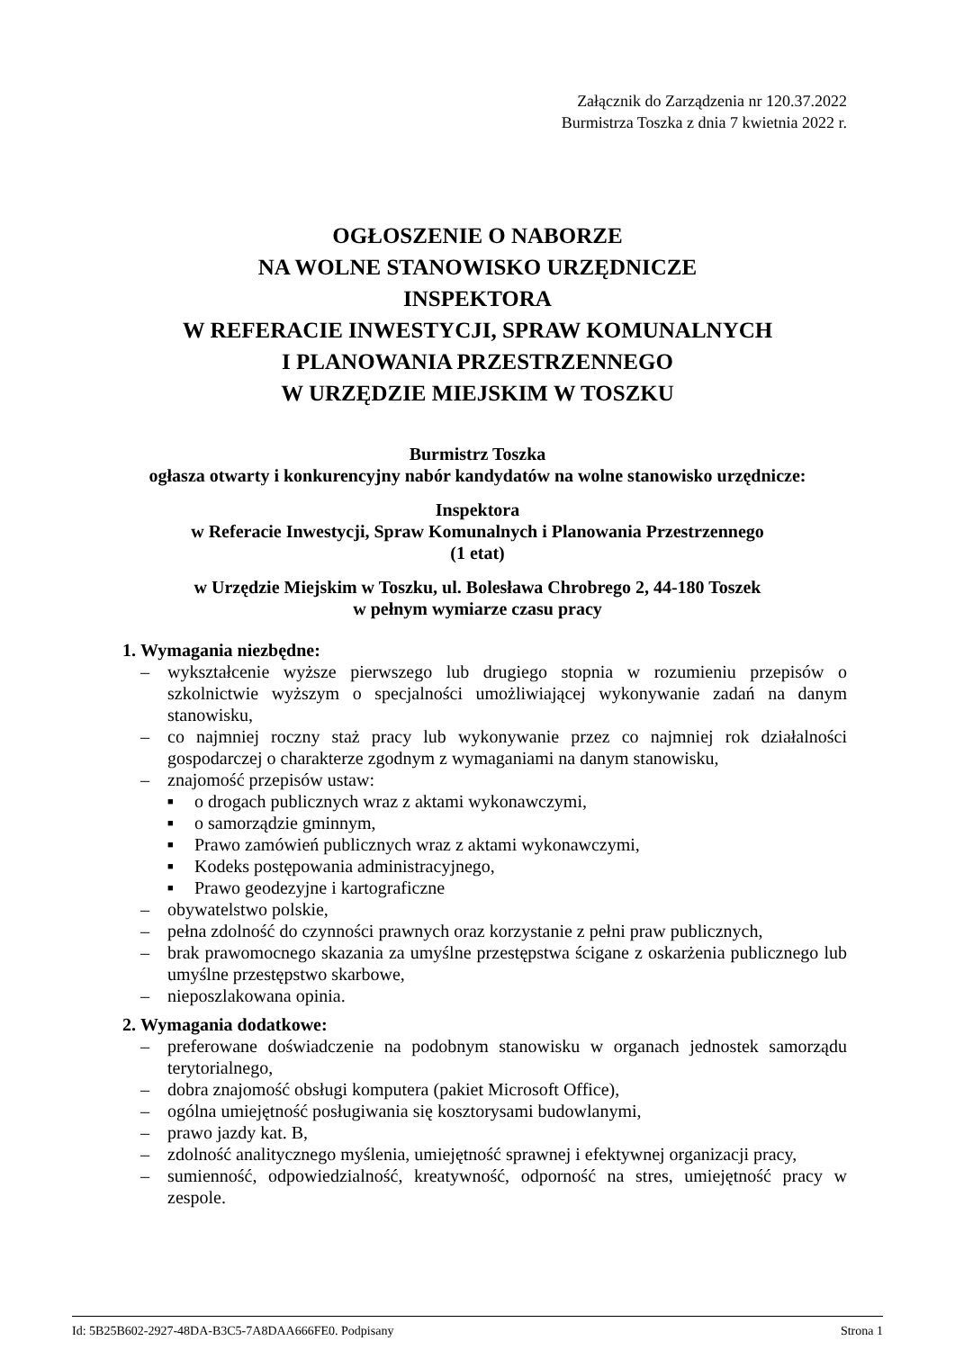Załącznik do Zarządzenia nr 120.37.2022
Burmistrza Toszka z dnia 7 kwietnia 2022 r.
OGŁOSZENIE O NABORZE
NA WOLNE STANOWISKO URZĘDNICZE
INSPEKTORA
W REFERACIE INWESTYCJI, SPRAW KOMUNALNYCH
I PLANOWANIA PRZESTRZENNEGO
W URZĘDZIE MIEJSKIM W TOSZKU
Burmistrz Toszka
ogłasza otwarty i konkurencyjny nabór kandydatów na wolne stanowisko urzędnicze:
Inspektora
w Referacie Inwestycji, Spraw Komunalnych i Planowania Przestrzennego
(1 etat)
w Urzędzie Miejskim w Toszku, ul. Bolesława Chrobrego 2, 44-180 Toszek
w pełnym wymiarze czasu pracy
1. Wymagania niezbędne:
– wykształcenie wyższe pierwszego lub drugiego stopnia w rozumieniu przepisów o szkolnictwie wyższym o specjalności umożliwiającej wykonywanie zadań na danym stanowisku,
– co najmniej roczny staż pracy lub wykonywanie przez co najmniej rok działalności gospodarczej o charakterze zgodnym z wymaganiami na danym stanowisku,
– znajomość przepisów ustaw:
■ o drogach publicznych wraz z aktami wykonawczymi,
■ o samorządzie gminnym,
■ Prawo zamówień publicznych wraz z aktami wykonawczymi,
■ Kodeks postępowania administracyjnego,
■ Prawo geodezyjne i kartograficzne
– obywatelstwo polskie,
– pełna zdolność do czynności prawnych oraz korzystanie z pełni praw publicznych,
– brak prawomocnego skazania za umyślne przestępstwa ścigane z oskarżenia publicznego lub umyślne przestępstwo skarbowe,
– nieposzlakowana opinia.
2. Wymagania dodatkowe:
– preferowane doświadczenie na podobnym stanowisku w organach jednostek samorządu terytorialnego,
– dobra znajomość obsługi komputera (pakiet Microsoft Office),
– ogólna umiejętność posługiwania się kosztorysami budowlanymi,
– prawo jazdy kat. B,
– zdolność analitycznego myślenia, umiejętność sprawnej i efektywnej organizacji pracy,
– sumienność, odpowiedzialność, kreatywność, odporność na stres, umiejętność pracy w zespole.
Id: 5B25B602-2927-48DA-B3C5-7A8DAA666FE0. Podpisany Strona 1